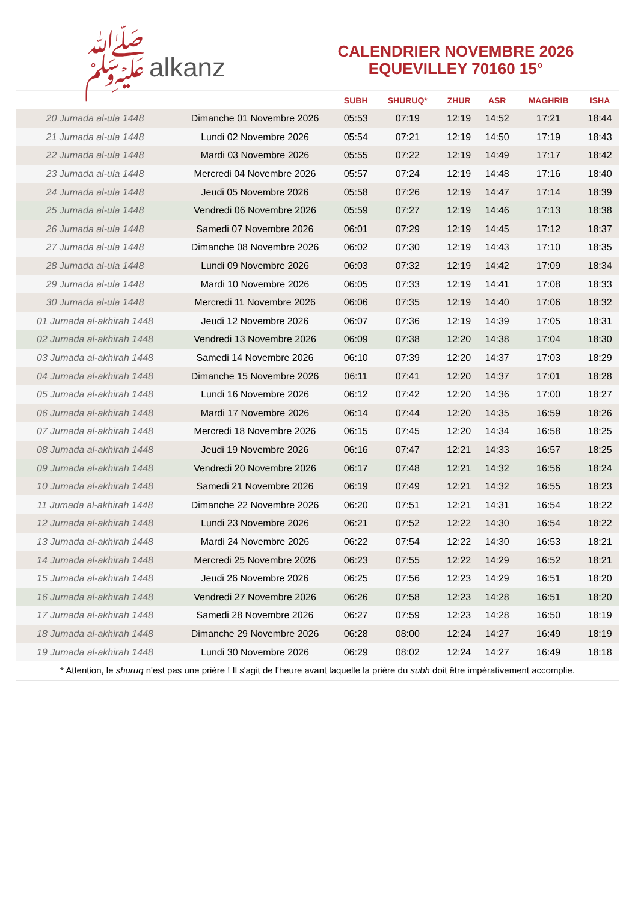ﷺalkanz
CALENDRIER NOVEMBRE 2026
EQUEVILLEY 70160 15°
| | | SUBH | SHURUQ* | ZHUR | ASR | MAGHRIB | ISHA |
| --- | --- | --- | --- | --- | --- | --- | --- |
| 20 Jumada al-ula 1448 | Dimanche 01 Novembre 2026 | 05:53 | 07:19 | 12:19 | 14:52 | 17:21 | 18:44 |
| 21 Jumada al-ula 1448 | Lundi 02 Novembre 2026 | 05:54 | 07:21 | 12:19 | 14:50 | 17:19 | 18:43 |
| 22 Jumada al-ula 1448 | Mardi 03 Novembre 2026 | 05:55 | 07:22 | 12:19 | 14:49 | 17:17 | 18:42 |
| 23 Jumada al-ula 1448 | Mercredi 04 Novembre 2026 | 05:57 | 07:24 | 12:19 | 14:48 | 17:16 | 18:40 |
| 24 Jumada al-ula 1448 | Jeudi 05 Novembre 2026 | 05:58 | 07:26 | 12:19 | 14:47 | 17:14 | 18:39 |
| 25 Jumada al-ula 1448 | Vendredi 06 Novembre 2026 | 05:59 | 07:27 | 12:19 | 14:46 | 17:13 | 18:38 |
| 26 Jumada al-ula 1448 | Samedi 07 Novembre 2026 | 06:01 | 07:29 | 12:19 | 14:45 | 17:12 | 18:37 |
| 27 Jumada al-ula 1448 | Dimanche 08 Novembre 2026 | 06:02 | 07:30 | 12:19 | 14:43 | 17:10 | 18:35 |
| 28 Jumada al-ula 1448 | Lundi 09 Novembre 2026 | 06:03 | 07:32 | 12:19 | 14:42 | 17:09 | 18:34 |
| 29 Jumada al-ula 1448 | Mardi 10 Novembre 2026 | 06:05 | 07:33 | 12:19 | 14:41 | 17:08 | 18:33 |
| 30 Jumada al-ula 1448 | Mercredi 11 Novembre 2026 | 06:06 | 07:35 | 12:19 | 14:40 | 17:06 | 18:32 |
| 01 Jumada al-akhirah 1448 | Jeudi 12 Novembre 2026 | 06:07 | 07:36 | 12:19 | 14:39 | 17:05 | 18:31 |
| 02 Jumada al-akhirah 1448 | Vendredi 13 Novembre 2026 | 06:09 | 07:38 | 12:20 | 14:38 | 17:04 | 18:30 |
| 03 Jumada al-akhirah 1448 | Samedi 14 Novembre 2026 | 06:10 | 07:39 | 12:20 | 14:37 | 17:03 | 18:29 |
| 04 Jumada al-akhirah 1448 | Dimanche 15 Novembre 2026 | 06:11 | 07:41 | 12:20 | 14:37 | 17:01 | 18:28 |
| 05 Jumada al-akhirah 1448 | Lundi 16 Novembre 2026 | 06:12 | 07:42 | 12:20 | 14:36 | 17:00 | 18:27 |
| 06 Jumada al-akhirah 1448 | Mardi 17 Novembre 2026 | 06:14 | 07:44 | 12:20 | 14:35 | 16:59 | 18:26 |
| 07 Jumada al-akhirah 1448 | Mercredi 18 Novembre 2026 | 06:15 | 07:45 | 12:20 | 14:34 | 16:58 | 18:25 |
| 08 Jumada al-akhirah 1448 | Jeudi 19 Novembre 2026 | 06:16 | 07:47 | 12:21 | 14:33 | 16:57 | 18:25 |
| 09 Jumada al-akhirah 1448 | Vendredi 20 Novembre 2026 | 06:17 | 07:48 | 12:21 | 14:32 | 16:56 | 18:24 |
| 10 Jumada al-akhirah 1448 | Samedi 21 Novembre 2026 | 06:19 | 07:49 | 12:21 | 14:32 | 16:55 | 18:23 |
| 11 Jumada al-akhirah 1448 | Dimanche 22 Novembre 2026 | 06:20 | 07:51 | 12:21 | 14:31 | 16:54 | 18:22 |
| 12 Jumada al-akhirah 1448 | Lundi 23 Novembre 2026 | 06:21 | 07:52 | 12:22 | 14:30 | 16:54 | 18:22 |
| 13 Jumada al-akhirah 1448 | Mardi 24 Novembre 2026 | 06:22 | 07:54 | 12:22 | 14:30 | 16:53 | 18:21 |
| 14 Jumada al-akhirah 1448 | Mercredi 25 Novembre 2026 | 06:23 | 07:55 | 12:22 | 14:29 | 16:52 | 18:21 |
| 15 Jumada al-akhirah 1448 | Jeudi 26 Novembre 2026 | 06:25 | 07:56 | 12:23 | 14:29 | 16:51 | 18:20 |
| 16 Jumada al-akhirah 1448 | Vendredi 27 Novembre 2026 | 06:26 | 07:58 | 12:23 | 14:28 | 16:51 | 18:20 |
| 17 Jumada al-akhirah 1448 | Samedi 28 Novembre 2026 | 06:27 | 07:59 | 12:23 | 14:28 | 16:50 | 18:19 |
| 18 Jumada al-akhirah 1448 | Dimanche 29 Novembre 2026 | 06:28 | 08:00 | 12:24 | 14:27 | 16:49 | 18:19 |
| 19 Jumada al-akhirah 1448 | Lundi 30 Novembre 2026 | 06:29 | 08:02 | 12:24 | 14:27 | 16:49 | 18:18 |
* Attention, le shuruq n'est pas une prière ! Il s'agit de l'heure avant laquelle la prière du subh doit être impérativement accomplie.